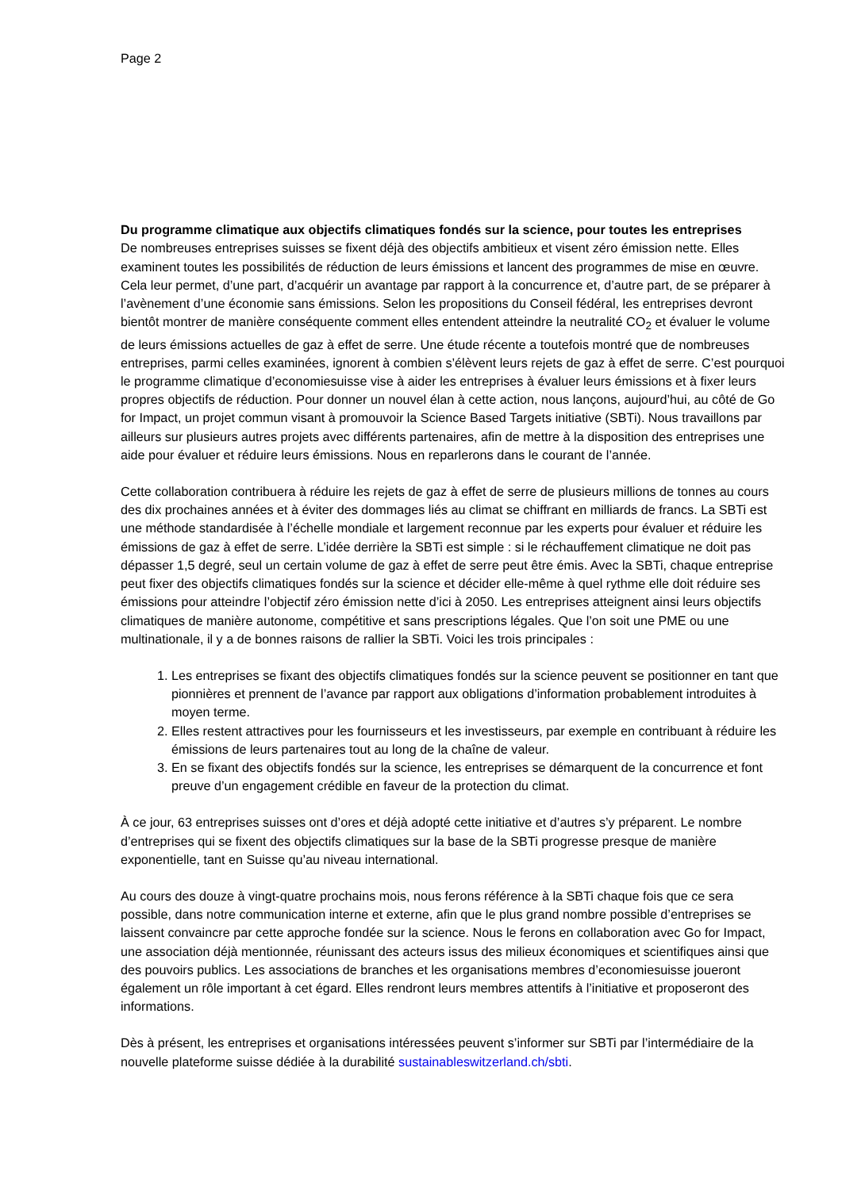Page 2
Du programme climatique aux objectifs climatiques fondés sur la science, pour toutes les entreprises
De nombreuses entreprises suisses se fixent déjà des objectifs ambitieux et visent zéro émission nette. Elles examinent toutes les possibilités de réduction de leurs émissions et lancent des programmes de mise en œuvre. Cela leur permet, d’une part, d’acquérir un avantage par rapport à la concurrence et, d’autre part, de se préparer à l’avènement d’une économie sans émissions. Selon les propositions du Conseil fédéral, les entreprises devront bientôt montrer de manière conséquente comment elles entendent atteindre la neutralité CO<sub>2</sub> et évaluer le volume de leurs émissions actuelles de gaz à effet de serre. Une étude récente a toutefois montré que de nombreuses entreprises, parmi celles examinées, ignorent à combien s’élèvent leurs rejets de gaz à effet de serre. C’est pourquoi le programme climatique d’economiesuisse vise à aider les entreprises à évaluer leurs émissions et à fixer leurs propres objectifs de réduction. Pour donner un nouvel élan à cette action, nous lançons, aujourd’hui, au côté de Go for Impact, un projet commun visant à promouvoir la Science Based Targets initiative (SBTi). Nous travaillons par ailleurs sur plusieurs autres projets avec différents partenaires, afin de mettre à la disposition des entreprises une aide pour évaluer et réduire leurs émissions. Nous en reparlerons dans le courant de l’année.
Cette collaboration contribuera à réduire les rejets de gaz à effet de serre de plusieurs millions de tonnes au cours des dix prochaines années et à éviter des dommages liés au climat se chiffrant en milliards de francs. La SBTi est une méthode standardisée à l’échelle mondiale et largement reconnue par les experts pour évaluer et réduire les émissions de gaz à effet de serre. L’idée derrière la SBTi est simple : si le réchauffement climatique ne doit pas dépasser 1,5 degré, seul un certain volume de gaz à effet de serre peut être émis. Avec la SBTi, chaque entreprise peut fixer des objectifs climatiques fondés sur la science et décider elle-même à quel rythme elle doit réduire ses émissions pour atteindre l’objectif zéro émission nette d’ici à 2050. Les entreprises atteignent ainsi leurs objectifs climatiques de manière autonome, compétitive et sans prescriptions légales. Que l’on soit une PME ou une multinationale, il y a de bonnes raisons de rallier la SBTi. Voici les trois principales :
1. Les entreprises se fixant des objectifs climatiques fondés sur la science peuvent se positionner en tant que pionnières et prennent de l’avance par rapport aux obligations d’information probablement introduites à moyen terme.
2. Elles restent attractives pour les fournisseurs et les investisseurs, par exemple en contribuant à réduire les émissions de leurs partenaires tout au long de la chaîne de valeur.
3. En se fixant des objectifs fondés sur la science, les entreprises se démarquent de la concurrence et font preuve d’un engagement crédible en faveur de la protection du climat.
À ce jour, 63 entreprises suisses ont d’ores et déjà adopté cette initiative et d’autres s’y préparent. Le nombre d’entreprises qui se fixent des objectifs climatiques sur la base de la SBTi progresse presque de manière exponentielle, tant en Suisse qu’au niveau international.
Au cours des douze à vingt-quatre prochains mois, nous ferons référence à la SBTi chaque fois que ce sera possible, dans notre communication interne et externe, afin que le plus grand nombre possible d’entreprises se laissent convaincre par cette approche fondée sur la science. Nous le ferons en collaboration avec Go for Impact, une association déjà mentionnée, réunissant des acteurs issus des milieux économiques et scientifiques ainsi que des pouvoirs publics. Les associations de branches et les organisations membres d’economiesuisse joueront également un rôle important à cet égard. Elles rendront leurs membres attentifs à l’initiative et proposeront des informations.
Dès à présent, les entreprises et organisations intéressées peuvent s’informer sur SBTi par l’intermédiaire de la nouvelle plateforme suisse dédiée à la durabilité sustainableswitzerland.ch/sbti.